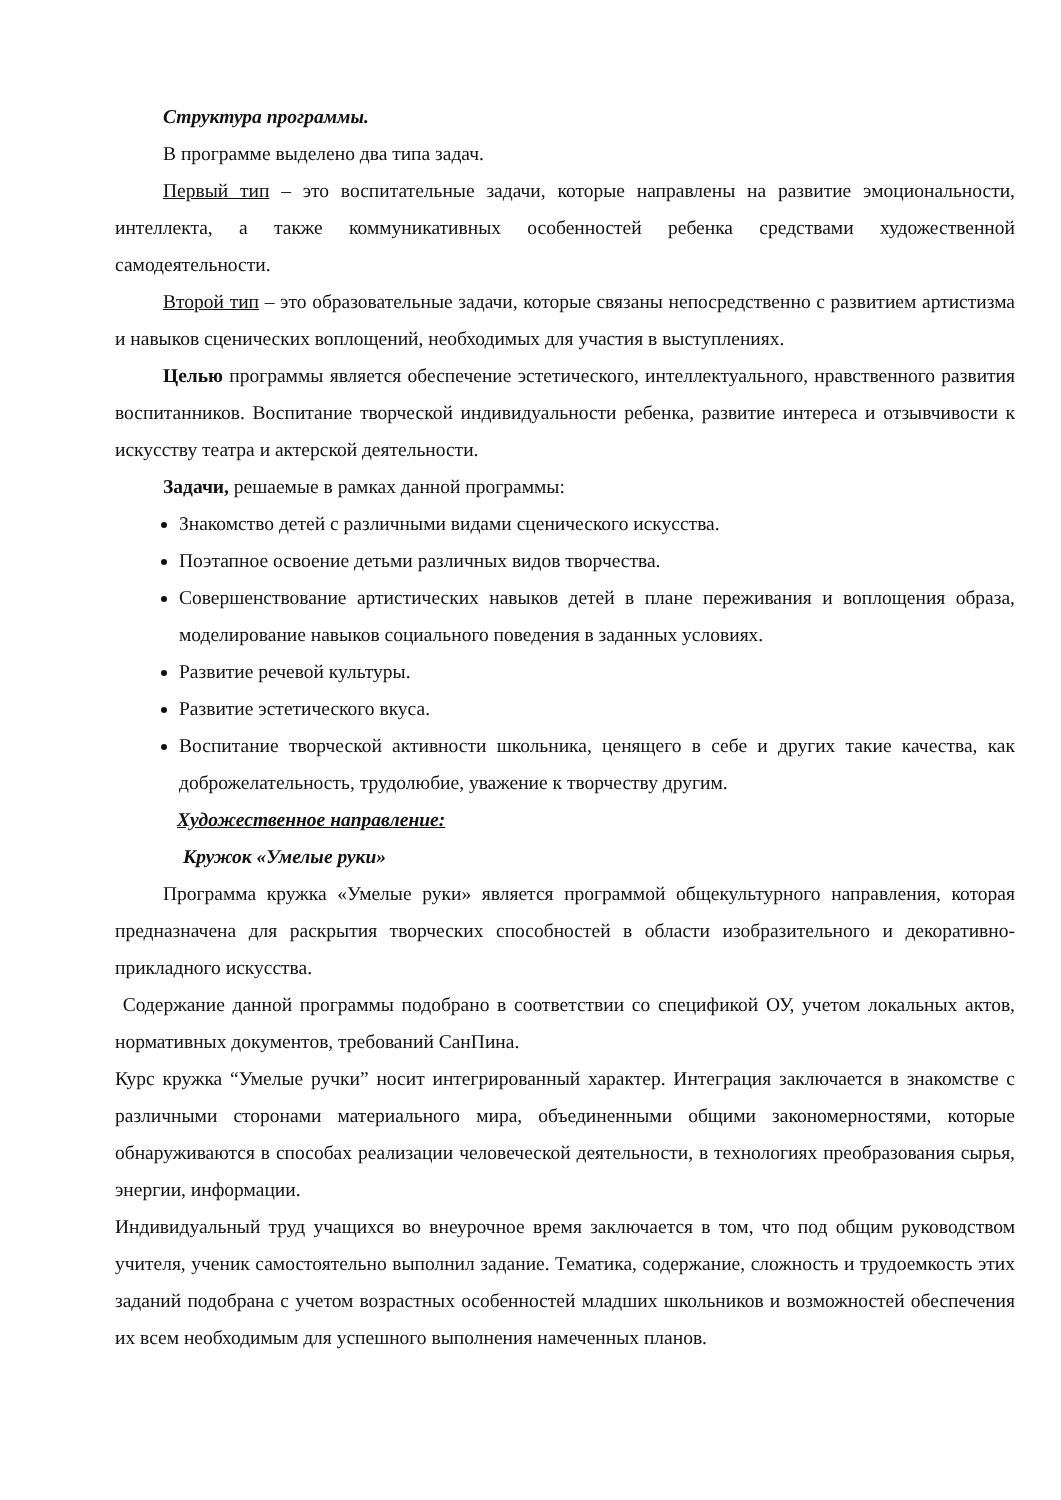Структура программы.
В программе выделено два типа задач.
Первый тип – это воспитательные задачи, которые направлены на развитие эмоциональности, интеллекта, а также коммуникативных особенностей ребенка средствами художественной самодеятельности.
Второй тип – это образовательные задачи, которые связаны непосредственно с развитием артистизма и навыков сценических воплощений, необходимых для участия в выступлениях.
Целью программы является обеспечение эстетического, интеллектуального, нравственного развития воспитанников. Воспитание творческой индивидуальности ребенка, развитие интереса и отзывчивости к искусству театра и актерской деятельности.
Задачи, решаемые в рамках данной программы:
Знакомство детей с различными видами сценического искусства.
Поэтапное освоение детьми различных видов творчества.
Совершенствование артистических навыков детей в плане переживания и воплощения образа, моделирование навыков социального поведения в заданных условиях.
Развитие речевой культуры.
Развитие эстетического вкуса.
Воспитание творческой активности школьника, ценящего в себе и других такие качества, как доброжелательность, трудолюбие, уважение к творчеству другим.
Художественное направление:
Кружок «Умелые руки»
Программа кружка «Умелые руки» является программой общекультурного направления, которая предназначена для раскрытия творческих способностей в области изобразительного и декоративно-прикладного искусства.
Содержание данной программы подобрано в соответствии со спецификой ОУ, учетом локальных актов, нормативных документов, требований СанПина.
Курс кружка “Умелые ручки” носит интегрированный характер. Интеграция заключается в знакомстве с различными сторонами материального мира, объединенными общими закономерностями, которые обнаруживаются в способах реализации человеческой деятельности, в технологиях преобразования сырья, энергии, информации.
Индивидуальный труд учащихся во внеурочное время заключается в том, что под общим руководством учителя, ученик самостоятельно выполнил задание. Тематика, содержание, сложность и трудоемкость этих заданий подобрана с учетом возрастных особенностей младших школьников и возможностей обеспечения их всем необходимым для успешного выполнения намеченных планов.